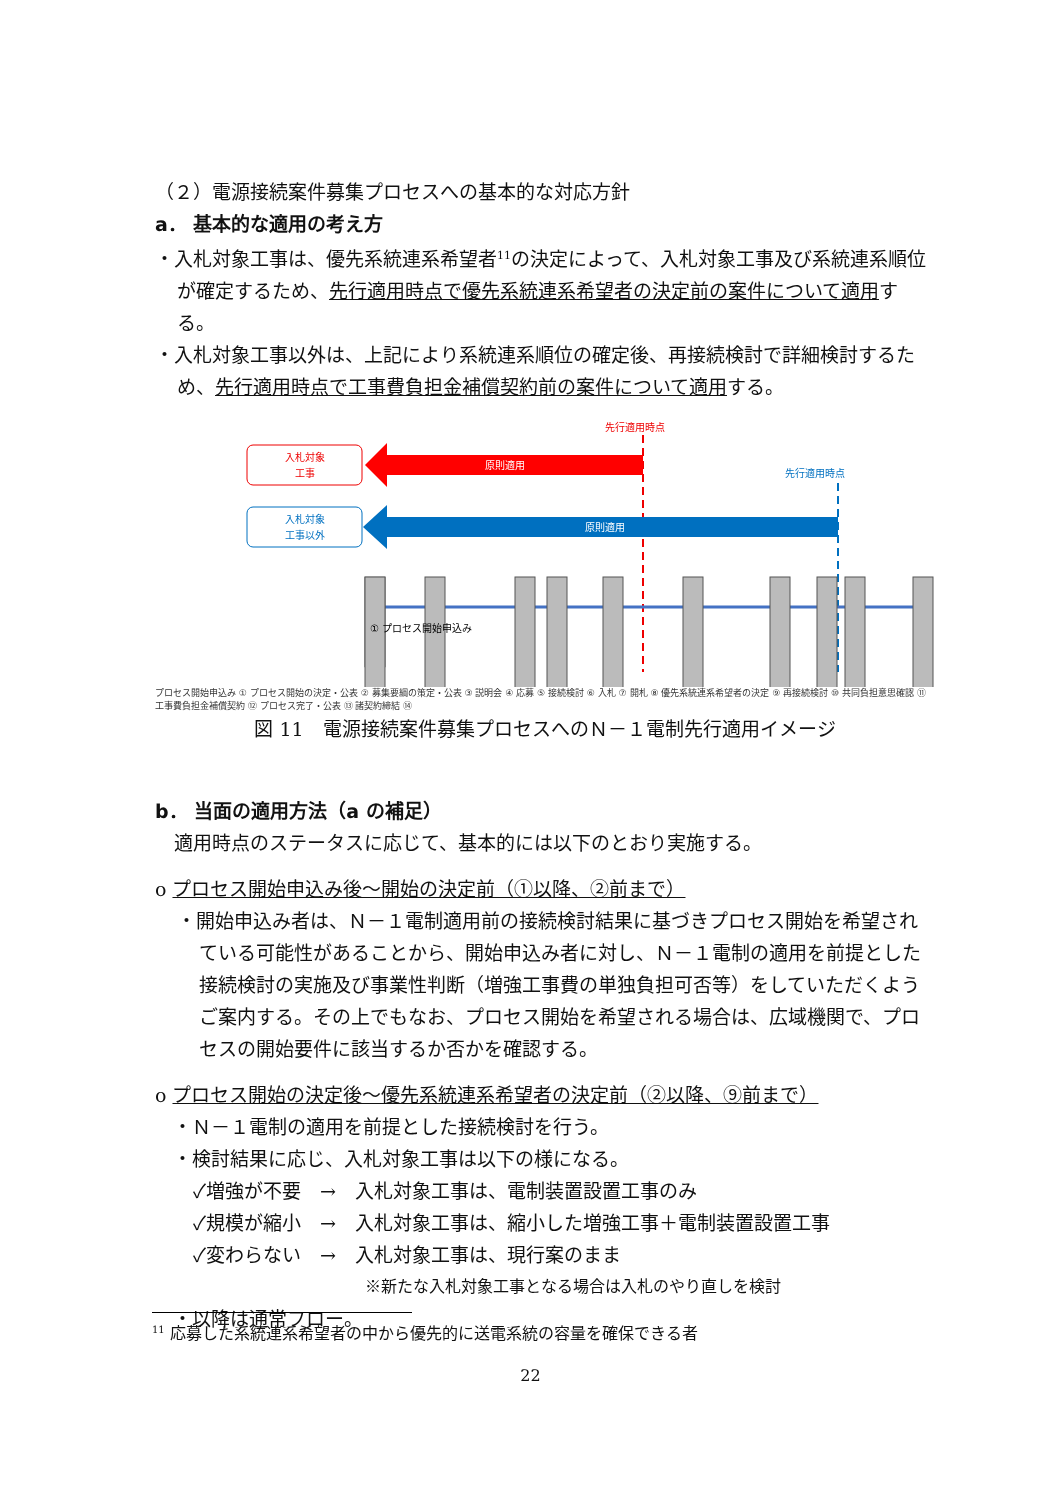（２）電源接続案件募集プロセスへの基本的な対応方針
a． 基本的な適用の考え方
・入札対象工事は、優先系統連系希望者<sup>11</sup>の決定によって、入札対象工事及び系統連系順位が確定するため、先行適用時点で優先系統連系希望者の決定前の案件について適用する。
・入札対象工事以外は、上記により系統連系順位の確定後、再接続検討で詳細検討するため、先行適用時点で工事費負担金補償契約前の案件について適用する。
先行適用時点
入札対象
工事
原則適用
先行適用時点
入札対象
工事以外
原則適用
① プロセス開始申込み
プロセス開始申込み ① プロセス開始の決定・公表 ② 募集要綱の策定・公表 ③ 説明会 ④ 応募 ⑤ 接続検討 ⑥ 入札 ⑦ 開札 ⑧ 優先系統連系希望者の決定 ⑨ 再接続検討 ⑩ 共同負担意思確認 ⑪ 工事費負担金補償契約 ⑫ プロセス完了・公表 ⑬ 諸契約締結 ⑭
図 11　電源接続案件募集プロセスへのＮ－１電制先行適用イメージ
b． 当面の適用方法（a の補足）
　適用時点のステータスに応じて、基本的には以下のとおり実施する。
o プロセス開始申込み後～開始の決定前（①以降、②前まで）
・開始申込み者は、Ｎ－１電制適用前の接続検討結果に基づきプロセス開始を希望されている可能性があることから、開始申込み者に対し、Ｎ－１電制の適用を前提とした接続検討の実施及び事業性判断（増強工事費の単独負担可否等）をしていただくようご案内する。その上でもなお、プロセス開始を希望される場合は、広域機関で、プロセスの開始要件に該当するか否かを確認する。
o プロセス開始の決定後～優先系統連系希望者の決定前（②以降、⑨前まで）
・Ｎ－１電制の適用を前提とした接続検討を行う。
・検討結果に応じ、入札対象工事は以下の様になる。
✓増強が不要　→　入札対象工事は、電制装置設置工事のみ
✓規模が縮小　→　入札対象工事は、縮小した増強工事＋電制装置設置工事
✓変わらない　→　入札対象工事は、現行案のまま
※新たな入札対象工事となる場合は入札のやり直しを検討
・以降は通常フロー。
<sup>11</sup> 応募した系統連系希望者の中から優先的に送電系統の容量を確保できる者
22